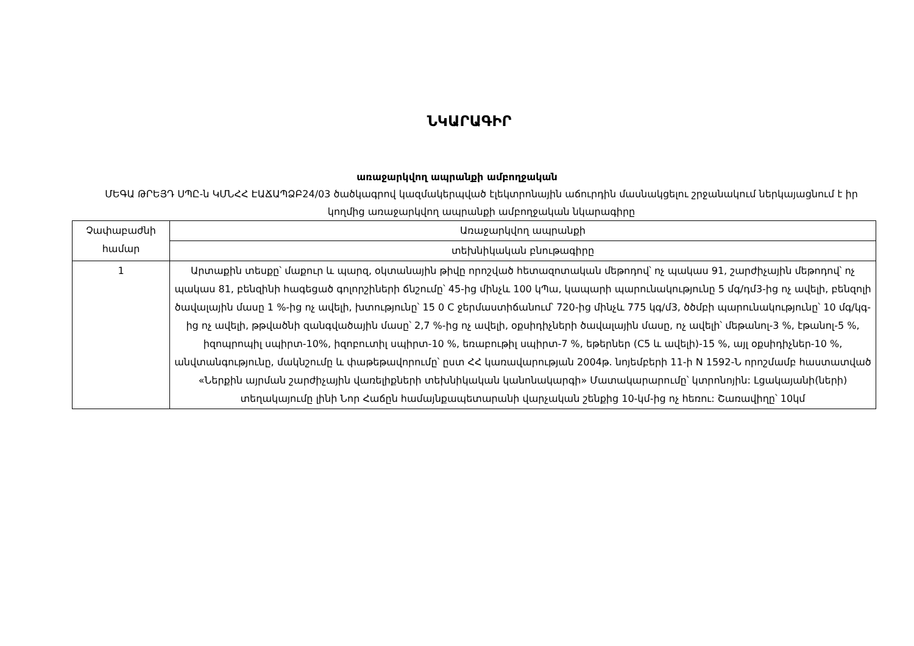ՆԿԱՐԱԳԻՐ
առաջարկվող ապրանքի ամբողջական
ՄԵԳԱ ԹՐԵՅԴ ՍՊԸ-ն ԿՄՆՀՀ ԷԱՃԱՊՁԲ24/03 ծածկագրով կազմակերպված էլեկտրոնային աճուրդին մասնակցելու շրջանակում ներկայացնում է իր կողմից առաջարկվող ապրանքի ամբողջական նկարագիրը
| Չափաբաժնի համար | Առաջարկվող ապրանքի |
| --- | --- |
| | տեխնիկական բնութագիրը |
| 1 | Արտաքին տեսքը՝ մաքուր և պարզ, օկտանային թիվը որոշված հետազոտական մեթոդով՝ ոչ պակաս 91, շարժիչային մեթոդով՝ ոչ պակաս 81, բենզինի հագեցած գոլորշիների ճնշումը՝ 45-ից մինչև 100 կՊա, կապարի պարունակությունը 5 մգ/դմ3-ից ոչ ավելի, բենզոլի ծավալային մասը 1 %-ից ոչ ավելի, խտությունը՝ 15 0 C ջերմաստիճանում՝ 720-ից մինչև 775 կգ/մ3, ծծմբի պարունակությունը՝ 10 մգ/կգ-ից ոչ ավելի, թթվածնի զանգվածային մասը՝ 2,7 %-ից ոչ ավելի, օքսիդիչների ծավալային մասը, ոչ ավելի՝ մեթանոլ-3 %, էթանոլ-5 %, իզոպրոպիլ սպիրտ-10%, իզոբուտիլ սպիրտ-10 %, եռաբութիլ սպիրտ-7 %, եթերներ (C5 և ավելի)-15 %, այլ օքսիդիչներ-10 %, անվտանգությունը, մակնշումը և փաթեթավորումը՝ ըստ ՀՀ կառավարության 2004թ. նոյեմբերի 11-ի N 1592-Ն որոշմամբ հաստատված «Ներքին այրման շարժիչային վառելիքների տեխնիկական կանոնակարգի» Մատակարարումը՝ կտրոնոյին: Լցակայանի(ների) տեղակայումը լինի Նոր Հաճըն համայնքապետարանի վարչական շենքից 10-կմ-ից ոչ հեռու: Շառավիղը՝ 10կմ |